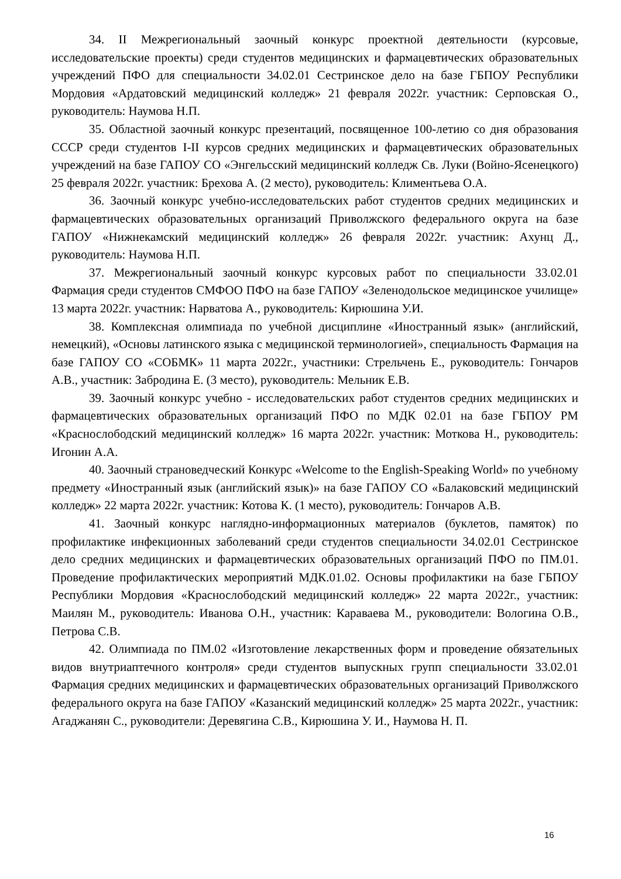34. II Межрегиональный заочный конкурс проектной деятельности (курсовые, исследовательские проекты) среди студентов медицинских и фармацевтических образовательных учреждений ПФО для специальности 34.02.01 Сестринское дело на базе ГБПОУ Республики Мордовия «Ардатовский медицинский колледж» 21 февраля 2022г. участник: Серповская О., руководитель: Наумова Н.П.
35. Областной заочный конкурс презентаций, посвященное 100-летию со дня образования СССР среди студентов I-II курсов средних медицинских и фармацевтических образовательных учреждений на базе ГАПОУ СО «Энгельсский медицинский колледж Св. Луки (Войно-Ясенецкого) 25 февраля 2022г. участник: Брехова А. (2 место), руководитель: Климентьева О.А.
36. Заочный конкурс учебно-исследовательских работ студентов средних медицинских и фармацевтических образовательных организаций Приволжского федерального округа на базе ГАПОУ «Нижнекамский медицинский колледж» 26 февраля 2022г. участник: Ахунц Д., руководитель: Наумова Н.П.
37. Межрегиональный заочный конкурс курсовых работ по специальности 33.02.01 Фармация среди студентов СМФОО ПФО на базе ГАПОУ «Зеленодольское медицинское училище» 13 марта 2022г. участник: Нарватова А., руководитель: Кирюшина У.И.
38. Комплексная олимпиада по учебной дисциплине «Иностранный язык» (английский, немецкий), «Основы латинского языка с медицинской терминологией», специальность Фармация на базе ГАПОУ СО «СОБМК» 11 марта 2022г., участники: Стрельчень Е., руководитель: Гончаров А.В., участник: Забродина Е. (3 место), руководитель: Мельник Е.В.
39. Заочный конкурс учебно - исследовательских работ студентов средних медицинских и фармацевтических образовательных организаций ПФО по МДК 02.01 на базе ГБПОУ РМ «Краснослободский медицинский колледж» 16 марта 2022г. участник: Моткова Н., руководитель: Игонин А.А.
40. Заочный страноведческий Конкурс «Welcome to the English-Speaking World» по учебному предмету «Иностранный язык (английский язык)» на базе ГАПОУ СО «Балаковский медицинский колледж» 22 марта 2022г. участник: Котова К. (1 место), руководитель: Гончаров А.В.
41. Заочный конкурс наглядно-информационных материалов (буклетов, памяток) по профилактике инфекционных заболеваний среди студентов специальности 34.02.01 Сестринское дело средних медицинских и фармацевтических образовательных организаций ПФО по ПМ.01. Проведение профилактических мероприятий МДК.01.02. Основы профилактики на базе ГБПОУ Республики Мордовия «Краснослободский медицинский колледж» 22 марта 2022г., участник: Маилян М., руководитель: Иванова О.Н., участник: Караваева М., руководители: Вологина О.В., Петрова С.В.
42. Олимпиада по ПМ.02 «Изготовление лекарственных форм и проведение обязательных видов внутриаптечного контроля» среди студентов выпускных групп специальности 33.02.01 Фармация средних медицинских и фармацевтических образовательных организаций Приволжского федерального округа на базе ГАПОУ «Казанский медицинский колледж» 25 марта 2022г., участник: Агаджанян С., руководители: Деревягина С.В., Кирюшина У. И., Наумова Н. П.
16